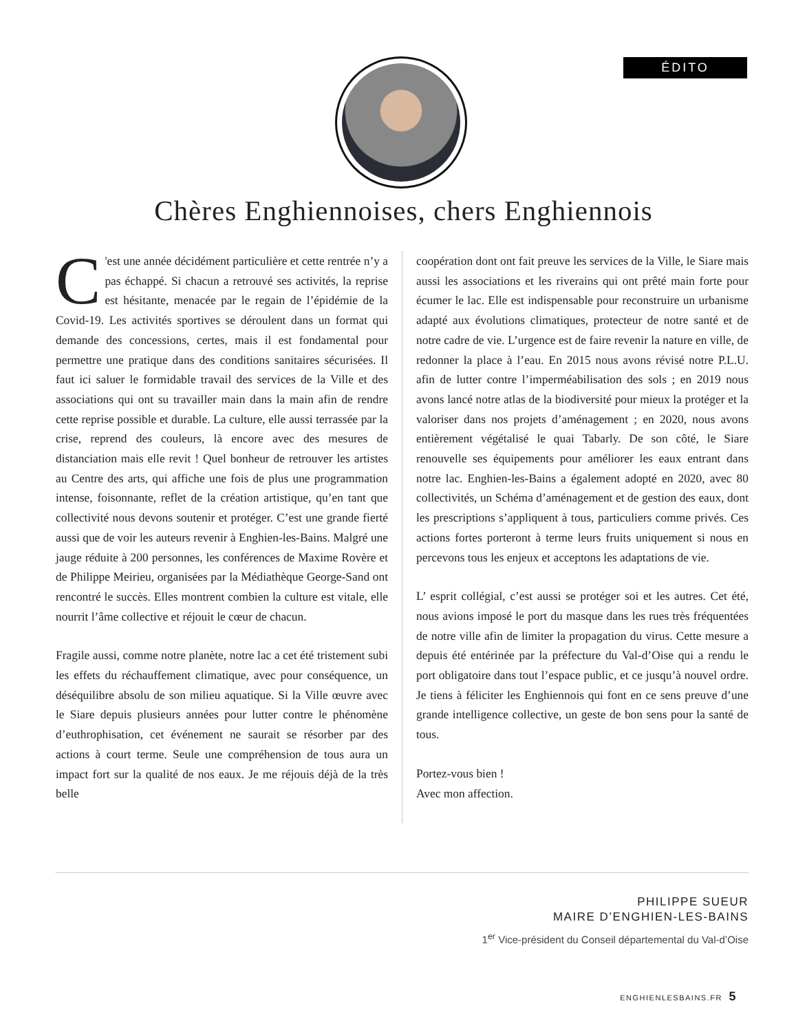ÉDITO
Chères Enghiennoises, chers Enghiennois
C 'est une année décidément particulière et cette rentrée n’y a pas échappé. Si chacun a retrouvé ses activités, la reprise est hésitante, menacée par le regain de l’épidémie de la Covid-19. Les activités sportives se déroulent dans un format qui demande des concessions, certes, mais il est fondamental pour permettre une pratique dans des conditions sanitaires sécurisées. Il faut ici saluer le formidable travail des services de la Ville et des associations qui ont su travailler main dans la main afin de rendre cette reprise possible et durable. La culture, elle aussi terrassée par la crise, reprend des couleurs, là encore avec des mesures de distanciation mais elle revit ! Quel bonheur de retrouver les artistes au Centre des arts, qui affiche une fois de plus une programmation intense, foisonnante, reflet de la création artistique, qu’en tant que collectivité nous devons soutenir et protéger. C’est une grande fierté aussi que de voir les auteurs revenir à Enghien-les-Bains. Malgré une jauge réduite à 200 personnes, les conférences de Maxime Rovère et de Philippe Meirieu, organisées par la Médiathèque George-Sand ont rencontré le succès. Elles montrent combien la culture est vitale, elle nourrit l’âme collective et réjouit le cœur de chacun.
Fragile aussi, comme notre planète, notre lac a cet été tristement subi les effets du réchauffement climatique, avec pour conséquence, un déséquilibre absolu de son milieu aquatique. Si la Ville œuvre avec le Siare depuis plusieurs années pour lutter contre le phénomène d’euthrophisation, cet événement ne saurait se résorber par des actions à court terme. Seule une compréhension de tous aura un impact fort sur la qualité de nos eaux. Je me réjouis déjà de la très belle
coopération dont ont fait preuve les services de la Ville, le Siare mais aussi les associations et les riverains qui ont prêté main forte pour écumer le lac. Elle est indispensable pour reconstruire un urbanisme adapté aux évolutions climatiques, protecteur de notre santé et de notre cadre de vie. L’urgence est de faire revenir la nature en ville, de redonner la place à l’eau. En 2015 nous avons révisé notre P.L.U. afin de lutter contre l’imperméabilisation des sols ; en 2019 nous avons lancé notre atlas de la biodiversité pour mieux la protéger et la valoriser dans nos projets d’aménagement ; en 2020, nous avons entièrement végétalisé le quai Tabarly. De son côté, le Siare renouvelle ses équipements pour améliorer les eaux entrant dans notre lac. Enghien-les-Bains a également adopté en 2020, avec 80 collectivités, un Schéma d’aménagement et de gestion des eaux, dont les prescriptions s’appliquent à tous, particuliers comme privés. Ces actions fortes porteront à terme leurs fruits uniquement si nous en percevons tous les enjeux et acceptons les adaptations de vie.
L’ esprit collégial, c’est aussi se protéger soi et les autres. Cet été, nous avions imposé le port du masque dans les rues très fréquentées de notre ville afin de limiter la propagation du virus. Cette mesure a depuis été entérinée par la préfecture du Val-d’Oise qui a rendu le port obligatoire dans tout l’espace public, et ce jusqu’à nouvel ordre. Je tiens à féliciter les Enghiennois qui font en ce sens preuve d’une grande intelligence collective, un geste de bon sens pour la santé de tous.
Portez-vous bien !
Avec mon affection.
PHILIPPE SUEUR
MAIRE D’ENGHIEN-LES-BAINS
1<sup>er</sup> Vice-président du Conseil départemental du Val-d’Oise
ENGHIENLESBAINS.FR 5